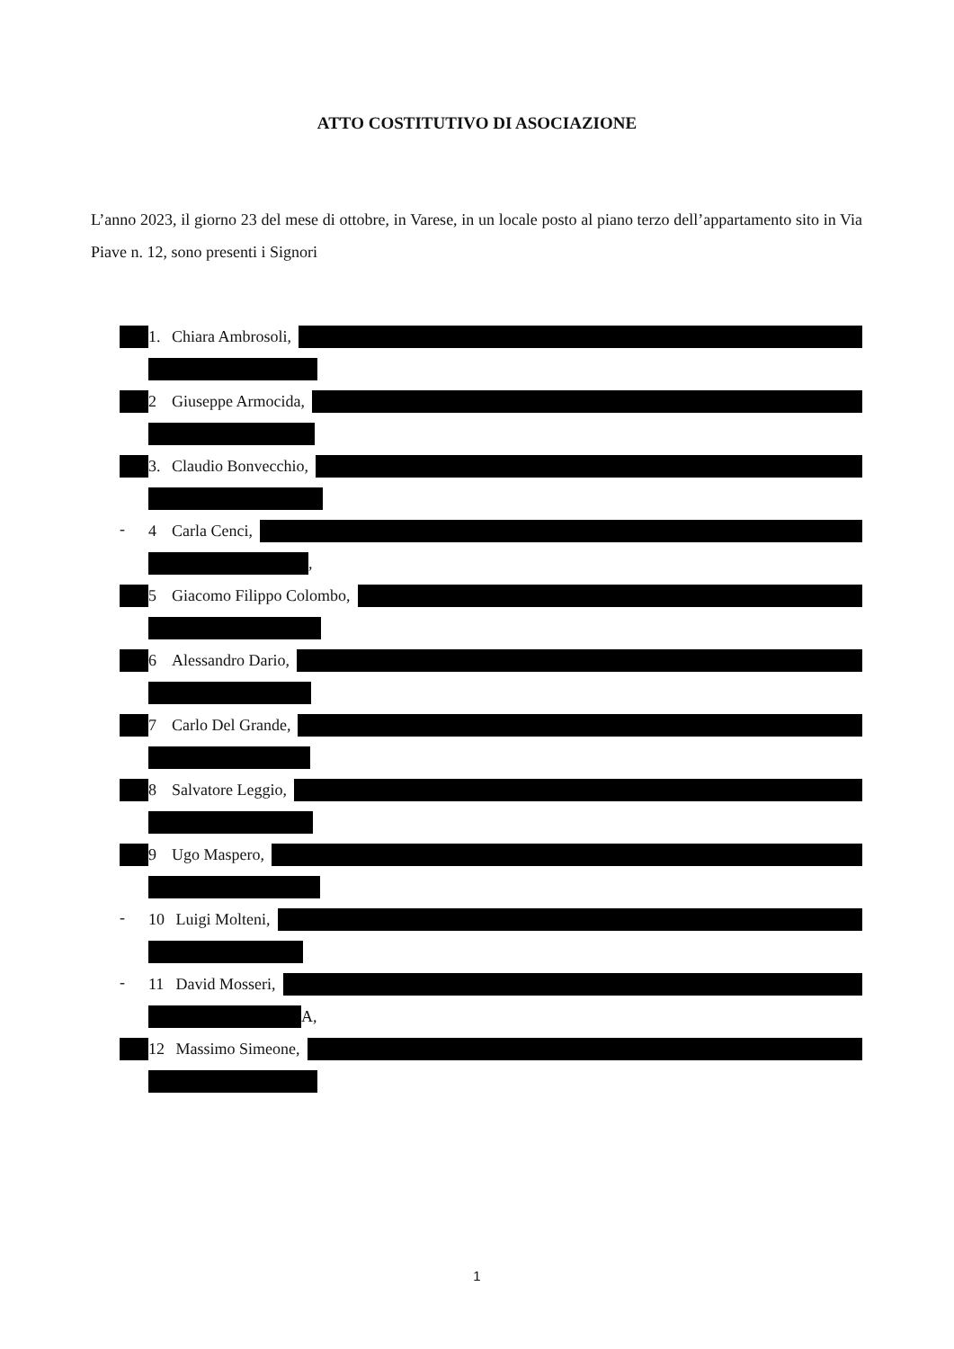ATTO COSTITUTIVO DI ASOCIAZIONE
L’anno 2023, il giorno 23 del mese di ottobre, in Varese, in un locale posto al piano terzo dell’appartamento sito in Via Piave n. 12, sono presenti i Signori
1. Chiara Ambrosoli,
2 Giuseppe Armocida,
3. Claudio Bonvecchio,
- 4 Carla Cenci,
,
5 Giacomo Filippo Colombo,
6 Alessandro Dario,
7 Carlo Del Grande,
8 Salvatore Leggio,
9 Ugo Maspero,
- 10 Luigi Molteni,
- 11 David Mosseri,
A,
12 Massimo Simeone,
1